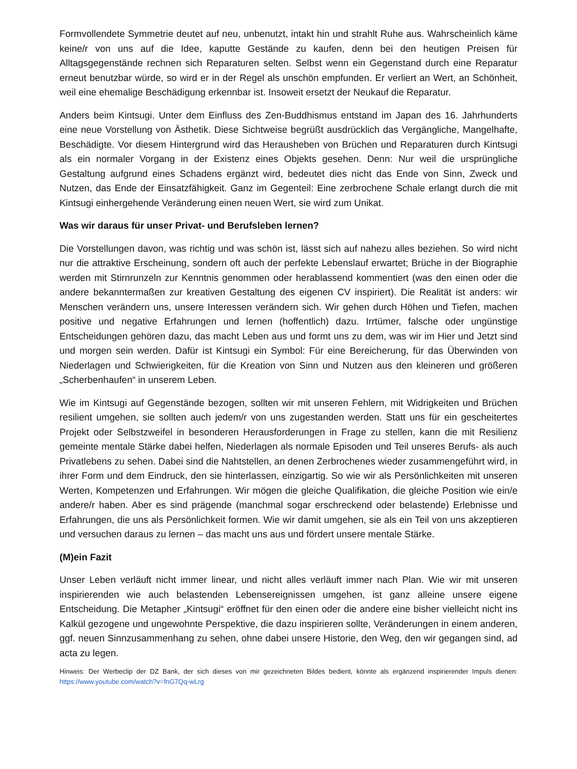Formvollendete Symmetrie deutet auf neu, unbenutzt, intakt hin und strahlt Ruhe aus. Wahrscheinlich käme keine/r von uns auf die Idee, kaputte Geständе zu kaufen, denn bei den heutigen Preisen für Alltagsgegenstände rechnen sich Reparaturen selten. Selbst wenn ein Gegenstand durch eine Reparatur erneut benutzbar würde, so wird er in der Regel als unschön empfunden. Er verliert an Wert, an Schönheit, weil eine ehemalige Beschädigung erkennbar ist. Insoweit ersetzt der Neukauf die Reparatur.
Anders beim Kintsugi. Unter dem Einfluss des Zen-Buddhismus entstand im Japan des 16. Jahrhunderts eine neue Vorstellung von Ästhetik. Diese Sichtweise begrüßt ausdrücklich das Vergängliche, Mangelhafte, Beschädigte. Vor diesem Hintergrund wird das Herausheben von Brüchen und Reparaturen durch Kintsugi als ein normaler Vorgang in der Existenz eines Objekts gesehen. Denn: Nur weil die ursprüngliche Gestaltung aufgrund eines Schadens ergänzt wird, bedeutet dies nicht das Ende von Sinn, Zweck und Nutzen, das Ende der Einsatzfähigkeit. Ganz im Gegenteil: Eine zerbrochene Schale erlangt durch die mit Kintsugi einhergehende Veränderung einen neuen Wert, sie wird zum Unikat.
Was wir daraus für unser Privat- und Berufsleben lernen?
Die Vorstellungen davon, was richtig und was schön ist, lässt sich auf nahezu alles beziehen. So wird nicht nur die attraktive Erscheinung, sondern oft auch der perfekte Lebenslauf erwartet; Brüche in der Biographie werden mit Stirnrunzeln zur Kenntnis genommen oder herablassend kommentiert (was den einen oder die andere bekanntermaßen zur kreativen Gestaltung des eigenen CV inspiriert). Die Realität ist anders: wir Menschen verändern uns, unsere Interessen verändern sich. Wir gehen durch Höhen und Tiefen, machen positive und negative Erfahrungen und lernen (hoffentlich) dazu. Irrtümer, falsche oder ungünstige Entscheidungen gehören dazu, das macht Leben aus und formt uns zu dem, was wir im Hier und Jetzt sind und morgen sein werden. Dafür ist Kintsugi ein Symbol: Für eine Bereicherung, für das Überwinden von Niederlagen und Schwierigkeiten, für die Kreation von Sinn und Nutzen aus den kleineren und größeren „Scherbenhaufen“ in unserem Leben.
Wie im Kintsugi auf Gegenstände bezogen, sollten wir mit unseren Fehlern, mit Widrigkeiten und Brüchen resilient umgehen, sie sollten auch jedem/r von uns zugestanden werden. Statt uns für ein gescheitertes Projekt oder Selbstzweifel in besonderen Herausforderungen in Frage zu stellen, kann die mit Resilienz gemeinte mentale Stärke dabei helfen, Niederlagen als normale Episoden und Teil unseres Berufs- als auch Privatlebens zu sehen. Dabei sind die Nahtstellen, an denen Zerbrochenes wieder zusammengeführt wird, in ihrer Form und dem Eindruck, den sie hinterlassen, einzigartig. So wie wir als Persönlichkeiten mit unseren Werten, Kompetenzen und Erfahrungen. Wir mögen die gleiche Qualifikation, die gleiche Position wie ein/e andere/r haben. Aber es sind prägende (manchmal sogar erschreckend oder belastende) Erlebnisse und Erfahrungen, die uns als Persönlichkeit formen. Wie wir damit umgehen, sie als ein Teil von uns akzeptieren und versuchen daraus zu lernen – das macht uns aus und fördert unsere mentale Stärke.
(M)ein Fazit
Unser Leben verläuft nicht immer linear, und nicht alles verläuft immer nach Plan. Wie wir mit unseren inspirierenden wie auch belastenden Lebensereignissen umgehen, ist ganz alleine unsere eigene Entscheidung. Die Metapher „Kintsugi“ eröffnet für den einen oder die andere eine bisher vielleicht nicht ins Kalkül gezogene und ungewohnte Perspektive, die dazu inspirieren sollte, Veränderungen in einem anderen, ggf. neuen Sinnzusammenhang zu sehen, ohne dabei unsere Historie, den Weg, den wir gegangen sind, ad acta zu legen.
Hinweis: Der Werbeclip der DZ Bank, der sich dieses von mir gezeichneten Bildes bedient, könnte als ergänzend inspirierender Impuls dienen: https://www.youtube.com/watch?v=fnG7Qq-wLrg